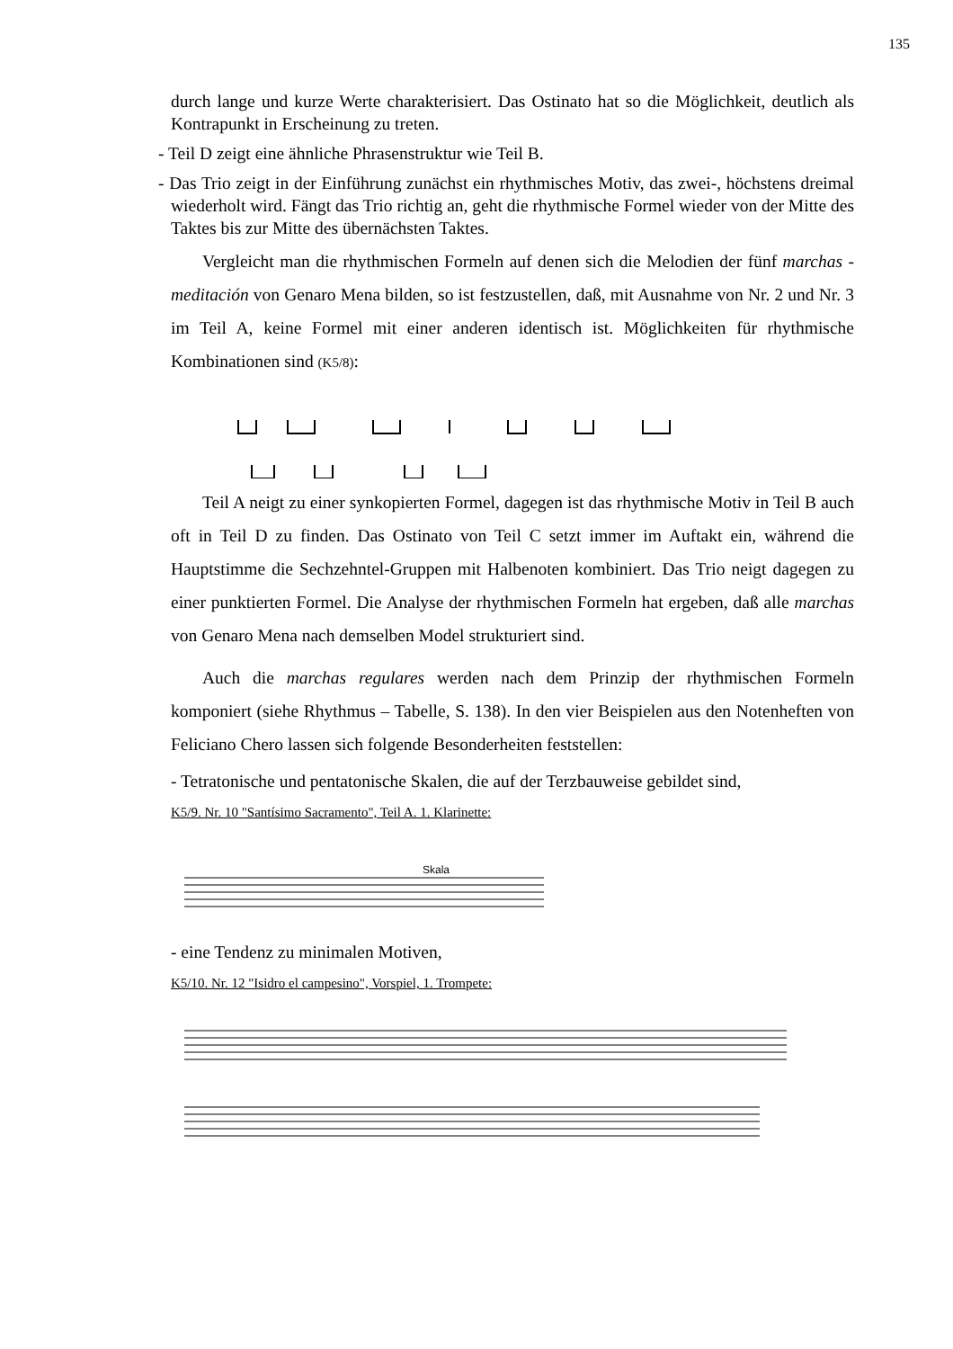135
durch lange und kurze Werte charakterisiert. Das Ostinato hat so die Möglichkeit, deutlich als Kontrapunkt in Erscheinung zu treten.
- Teil D zeigt eine ähnliche Phrasenstruktur wie Teil B.
- Das Trio zeigt in der Einführung zunächst ein rhythmisches Motiv, das zwei-, höchstens dreimal wiederholt wird. Fängt das Trio richtig an, geht die rhythmische Formel wieder von der Mitte des Taktes bis zur Mitte des übernächsten Taktes.
Vergleicht man die rhythmischen Formeln auf denen sich die Melodien der fünf marchas - meditación von Genaro Mena bilden, so ist festzustellen, daß, mit Ausnahme von Nr. 2 und Nr. 3 im Teil A, keine Formel mit einer anderen identisch ist. Möglichkeiten für rhythmische Kombinationen sind (K5/8):
Teil A neigt zu einer synkopierten Formel, dagegen ist das rhythmische Motiv in Teil B auch oft in Teil D zu finden. Das Ostinato von Teil C setzt immer im Auftakt ein, während die Hauptstimme die Sechzehntel-Gruppen mit Halbenoten kombiniert. Das Trio neigt dagegen zu einer punktierten Formel. Die Analyse der rhythmischen Formeln hat ergeben, daß alle marchas von Genaro Mena nach demselben Model strukturiert sind.
Auch die marchas regulares werden nach dem Prinzip der rhythmischen Formeln komponiert (siehe Rhythmus – Tabelle, S. 138). In den vier Beispielen aus den Notenheften von Feliciano Chero lassen sich folgende Besonderheiten feststellen:
- Tetratonische und pentatonische Skalen, die auf der Terzbauweise gebildet sind,
K5/9. Nr. 10 "Santísimo Sacramento", Teil A. 1. Klarinette:
Skala
- eine Tendenz zu minimalen Motiven,
K5/10. Nr. 12 "Isidro el campesino", Vorspiel, 1. Trompete: